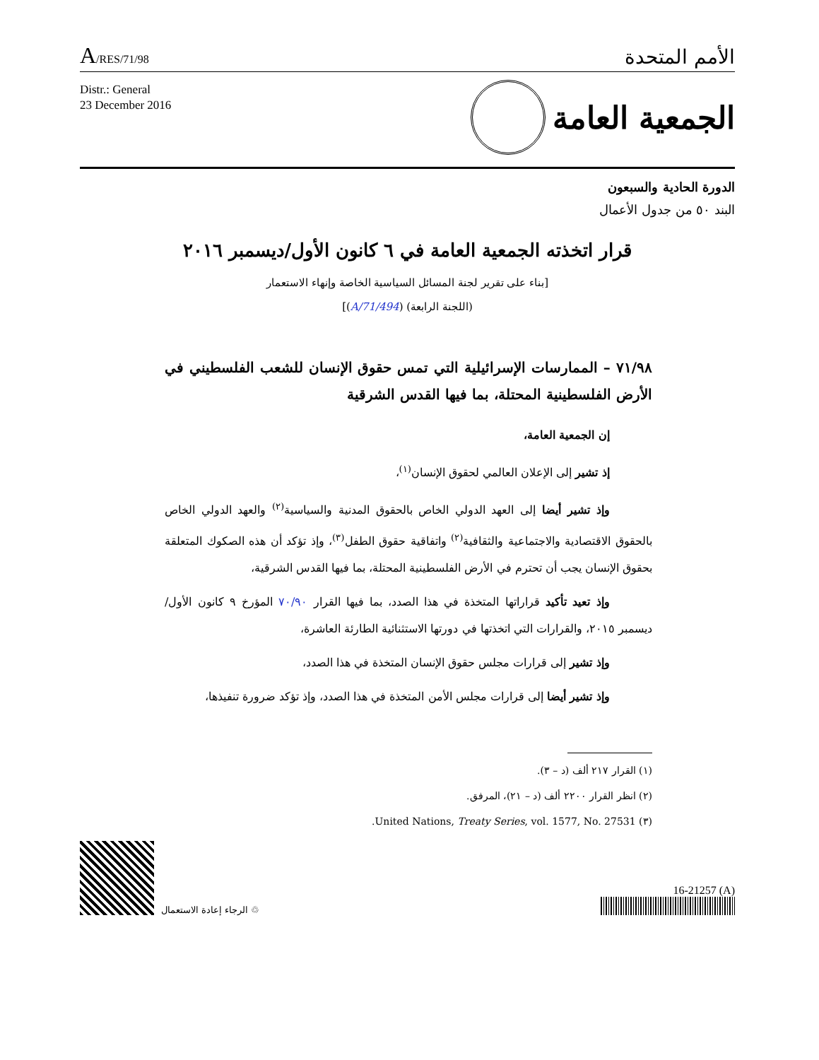A/RES/71/98
الأمم المتحدة
Distr.: General
23 December 2016
الجمعية العامة
الدورة الحادية والسبعون
البند ٥٠ من جدول الأعمال
قرار اتخذته الجمعية العامة في ٦ كانون الأول/ديسمبر ٢٠١٦
[بناء على تقرير لجنة المسائل السياسية الخاصة وإنهاء الاستعمار
(اللجنة الرابعة) (A/71/494)]
٧١/٩٨ – الممارسات الإسرائيلية التي تمس حقوق الإنسان للشعب الفلسطيني في الأرض الفلسطينية المحتلة، بما فيها القدس الشرقية
إن الجمعية العامة،
إذ تشير إلى الإعلان العالمي لحقوق الإنسان<sup>(١)</sup>،
وإذ تشير أيضا إلى العهد الدولي الخاص بالحقوق المدنية والسياسية<sup>(٢)</sup> والعهد الدولي الخاص بالحقوق الاقتصادية والاجتماعية والثقافية<sup>(٢)</sup> واتفاقية حقوق الطفل<sup>(٣)</sup>، وإذ تؤكد أن هذه الصكوك المتعلقة بحقوق الإنسان يجب أن تحترم في الأرض الفلسطينية المحتلة، بما فيها القدس الشرقية،
وإذ تعيد تأكيد قراراتها المتخذة في هذا الصدد، بما فيها القرار ٧٠/٩٠ المؤرخ ٩ كانون الأول/ديسمبر ٢٠١٥، والقرارات التي اتخذتها في دورتها الاستثنائية الطارئة العاشرة،
وإذ تشير إلى قرارات مجلس حقوق الإنسان المتخذة في هذا الصدد،
وإذ تشير أيضا إلى قرارات مجلس الأمن المتخذة في هذا الصدد، وإذ تؤكد ضرورة تنفيذها،
(١) القرار ٢١٧ ألف (د – ٣).
(٢) انظر القرار ٢٢٠٠ ألف (د – ٢١)، المرفق.
(٣) United Nations, Treaty Series, vol. 1577, No. 27531.
الرجاء إعادة الاستعمال ♲
16-21257 (A)